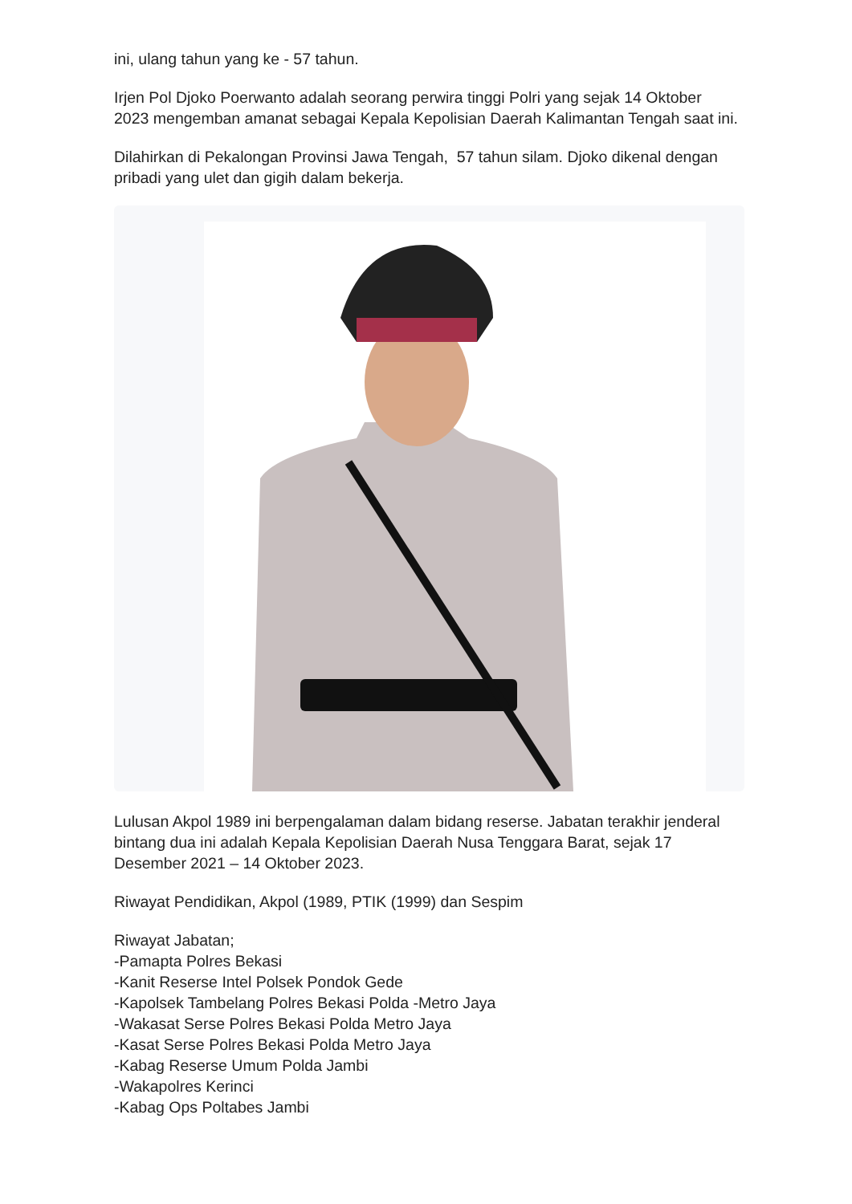ini, ulang tahun yang ke - 57 tahun.
Irjen Pol Djoko Poerwanto adalah seorang perwira tinggi Polri yang sejak 14 Oktober 2023 mengemban amanat sebagai Kepala Kepolisian Daerah Kalimantan Tengah saat ini.
Dilahirkan di Pekalongan Provinsi Jawa Tengah, 57 tahun silam. Djoko dikenal dengan pribadi yang ulet dan gigih dalam bekerja.
Lulusan Akpol 1989 ini berpengalaman dalam bidang reserse. Jabatan terakhir jenderal bintang dua ini adalah Kepala Kepolisian Daerah Nusa Tenggara Barat, sejak 17 Desember 2021 – 14 Oktober 2023.
Riwayat Pendidikan, Akpol (1989, PTIK (1999) dan Sespim
Riwayat Jabatan;
-Pamapta Polres Bekasi
-Kanit Reserse Intel Polsek Pondok Gede
-Kapolsek Tambelang Polres Bekasi Polda -Metro Jaya
-Wakasat Serse Polres Bekasi Polda Metro Jaya
-Kasat Serse Polres Bekasi Polda Metro Jaya
-Kabag Reserse Umum Polda Jambi
-Wakapolres Kerinci
-Kabag Ops Poltabes Jambi